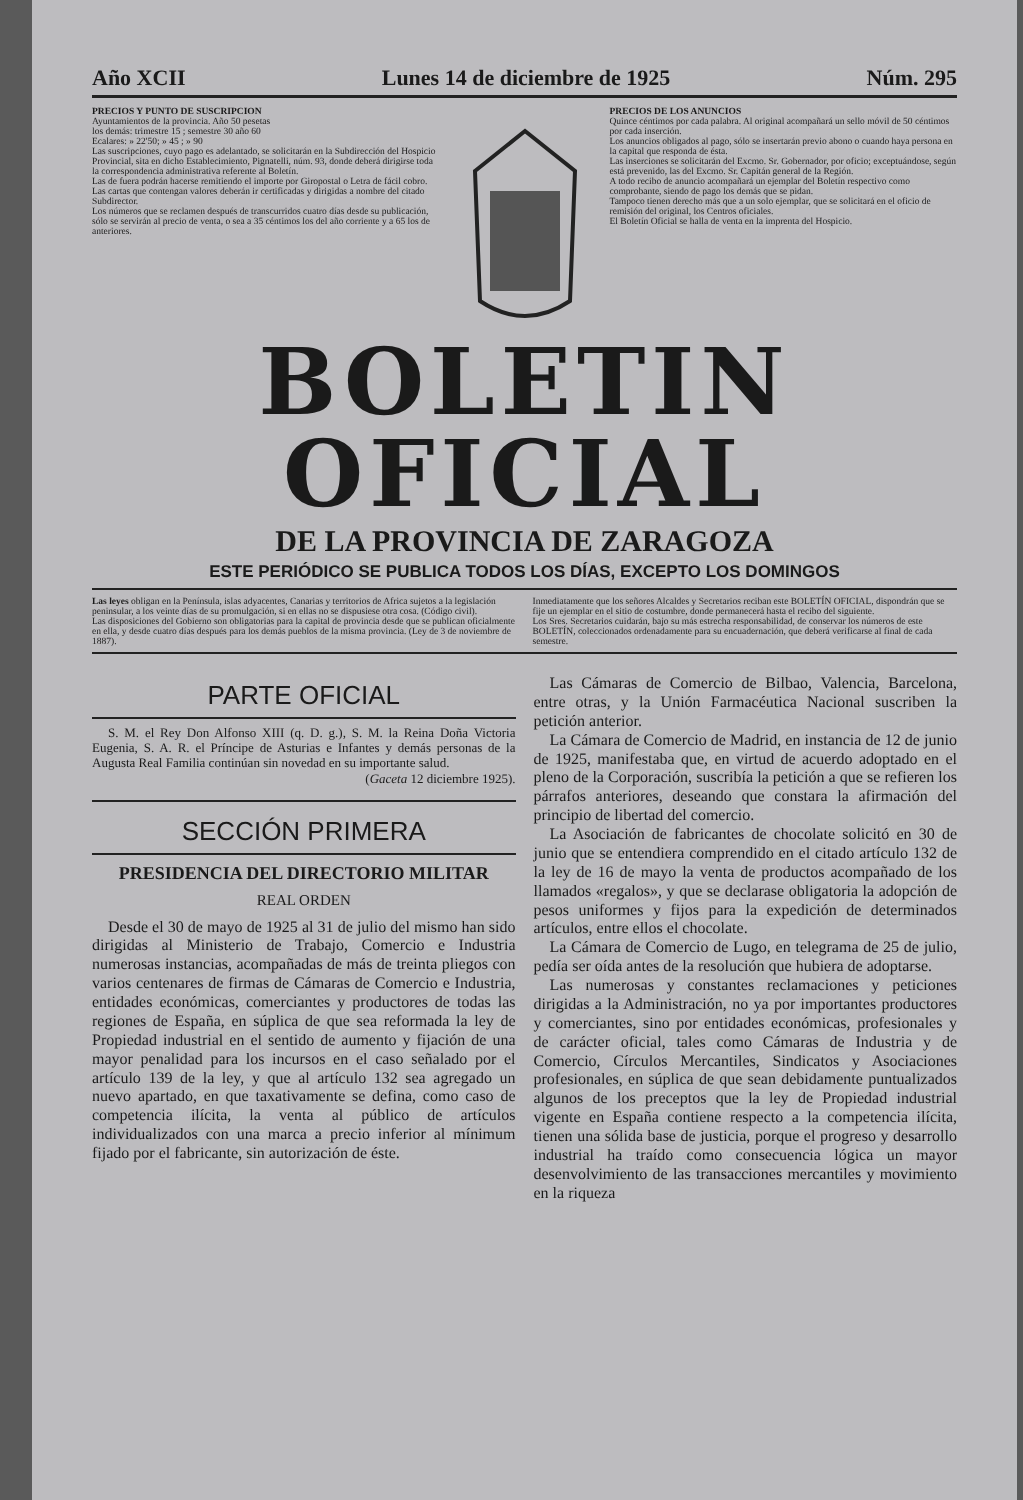Año XCII Lunes 14 de diciembre de 1925 Núm. 295
PRECIOS Y PUNTO DE SUSCRIPCION
Ayuntamientos de la provincia. Año 50 pesetas
los demás: trimestre 15 ; semestre 30 año 60
Ecalares: » 22'50; » 45 ; » 90
Las suscripciones, cuyo pago es adelantado, se solicitarán en la Subdirección del Hospicio Provincial, sita en dicho Establecimiento, Pignatelli, núm. 93, donde deberá dirigirse toda la correspondencia administrativa referente al Boletín.
Las de fuera podrán hacerse remitiendo el importe por Giropostal o Letra de fácil cobro.
Las cartas que contengan valores deberán ir certificadas y dirigidas a nombre del citado Subdirector.
Los números que se reclamen después de transcurridos cuatro días desde su publicación, sólo se servirán al precio de venta, o sea a 35 céntimos los del año corriente y a 65 los de anteriores.
PRECIOS DE LOS ANUNCIOS
Quince céntimos por cada palabra. Al original acompañará un sello móvil de 50 céntimos por cada inserción.
Los anuncios obligados al pago, sólo se insertarán previo abono o cuando haya persona en la capital que responda de ésta.
Las inserciones se solicitarán del Excmo. Sr. Gobernador, por oficio; exceptuándose, según está prevenido, las del Excmo. Sr. Capitán general de la Región.
A todo recibo de anuncio acompañará un ejemplar del Boletín respectivo como comprobante, siendo de pago los demás que se pidan.
Tampoco tienen derecho más que a un solo ejemplar, que se solicitará en el oficio de remisión del original, los Centros oficiales.
El Boletín Oficial se halla de venta en la imprenta del Hospicio.
BOLETIN OFICIAL
DE LA PROVINCIA DE ZARAGOZA
ESTE PERIÓDICO SE PUBLICA TODOS LOS DÍAS, EXCEPTO LOS DOMINGOS
Las leyes obligan en la Península, islas adyacentes, Canarias y territorios de Africa sujetos a la legislación peninsular, a los veinte días de su promulgación, si en ellas no se dispusiese otra cosa. (Código civil).
Las disposiciones del Gobierno son obligatorias para la capital de provincia desde que se publican oficialmente en ella, y desde cuatro días después para los demás pueblos de la misma provincia. (Ley de 3 de noviembre de 1887).
Inmediatamente que los señores Alcaldes y Secretarios reciban este BOLETÍN OFICIAL, dispondrán que se fije un ejemplar en el sitio de costumbre, donde permanecerá hasta el recibo del siguiente.
Los Sres. Secretarios cuidarán, bajo su más estrecha responsabilidad, de conservar los números de este BOLETÍN, coleccionados ordenadamente para su encuadernación, que deberá verificarse al final de cada semestre.
PARTE OFICIAL
S. M. el Rey Don Alfonso XIII (q. D. g.), S. M. la Reina Doña Victoria Eugenia, S. A. R. el Príncipe de Asturias e Infantes y demás personas de la Augusta Real Familia continúan sin novedad en su importante salud.
(Gaceta 12 diciembre 1925).
SECCIÓN PRIMERA
PRESIDENCIA DEL DIRECTORIO MILITAR
REAL ORDEN
Desde el 30 de mayo de 1925 al 31 de julio del mismo han sido dirigidas al Ministerio de Trabajo, Comercio e Industria numerosas instancias, acompañadas de más de treinta pliegos con varios centenares de firmas de Cámaras de Comercio e Industria, entidades económicas, comerciantes y productores de todas las regiones de España, en súplica de que sea reformada la ley de Propiedad industrial en el sentido de aumento y fijación de una mayor penalidad para los incursos en el caso señalado por el artículo 139 de la ley, y que al artículo 132 sea agregado un nuevo apartado, en que taxativamente se defina, como caso de competencia ilícita, la venta al público de artículos individualizados con una marca a precio inferior al mínimum fijado por el fabricante, sin autorización de éste.
Las Cámaras de Comercio de Bilbao, Valencia, Barcelona, entre otras, y la Unión Farmacéutica Nacional suscriben la petición anterior.
La Cámara de Comercio de Madrid, en instancia de 12 de junio de 1925, manifestaba que, en virtud de acuerdo adoptado en el pleno de la Corporación, suscribía la petición a que se refieren los párrafos anteriores, deseando que constara la afirmación del principio de libertad del comercio.
La Asociación de fabricantes de chocolate solicitó en 30 de junio que se entendiera comprendido en el citado artículo 132 de la ley de 16 de mayo la venta de productos acompañado de los llamados «regalos», y que se declarase obligatoria la adopción de pesos uniformes y fijos para la expedición de determinados artículos, entre ellos el chocolate.
La Cámara de Comercio de Lugo, en telegrama de 25 de julio, pedía ser oída antes de la resolución que hubiera de adoptarse.
Las numerosas y constantes reclamaciones y peticiones dirigidas a la Administración, no ya por importantes productores y comerciantes, sino por entidades económicas, profesionales y de carácter oficial, tales como Cámaras de Industria y de Comercio, Círculos Mercantiles, Sindicatos y Asociaciones profesionales, en súplica de que sean debidamente puntualizados algunos de los preceptos que la ley de Propiedad industrial vigente en España contiene respecto a la competencia ilícita, tienen una sólida base de justicia, porque el progreso y desarrollo industrial ha traído como consecuencia lógica un mayor desenvolvimiento de las transacciones mercantiles y movimiento en la riqueza